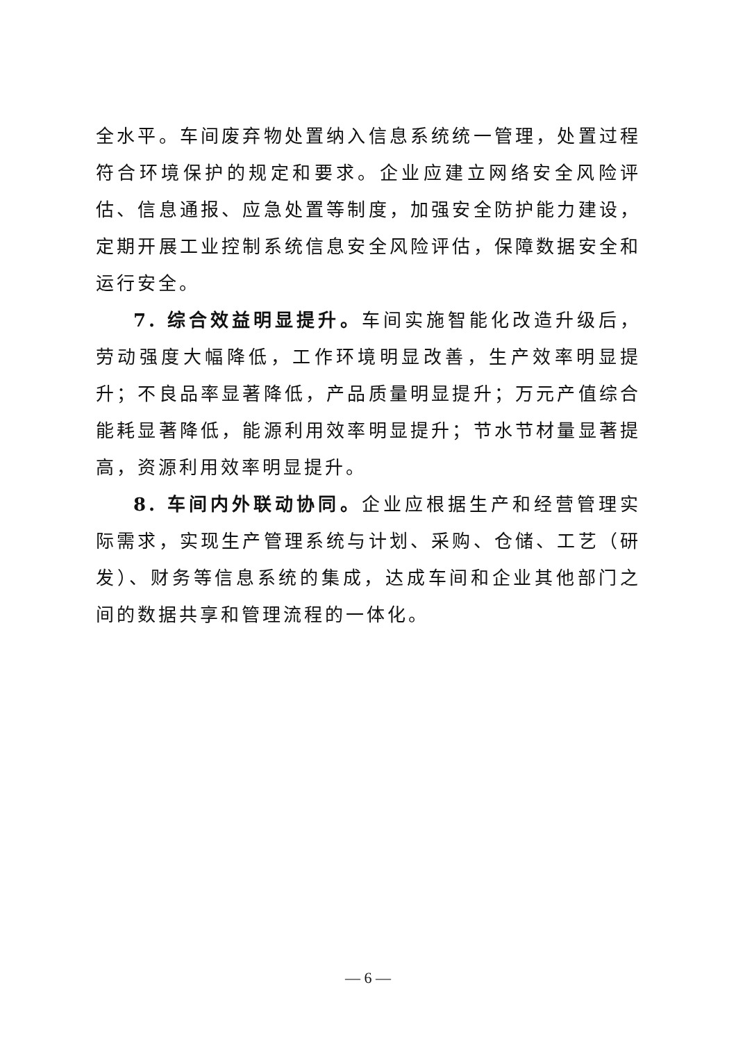全水平。车间废弃物处置纳入信息系统统一管理，处置过程符合环境保护的规定和要求。企业应建立网络安全风险评估、信息通报、应急处置等制度，加强安全防护能力建设，定期开展工业控制系统信息安全风险评估，保障数据安全和运行安全。
7. 综合效益明显提升。车间实施智能化改造升级后，劳动强度大幅降低，工作环境明显改善，生产效率明显提升；不良品率显著降低，产品质量明显提升；万元产值综合能耗显著降低，能源利用效率明显提升；节水节材量显著提高，资源利用效率明显提升。
8. 车间内外联动协同。企业应根据生产和经营管理实际需求，实现生产管理系统与计划、采购、仓储、工艺（研发）、财务等信息系统的集成，达成车间和企业其他部门之间的数据共享和管理流程的一体化。
— 6 —